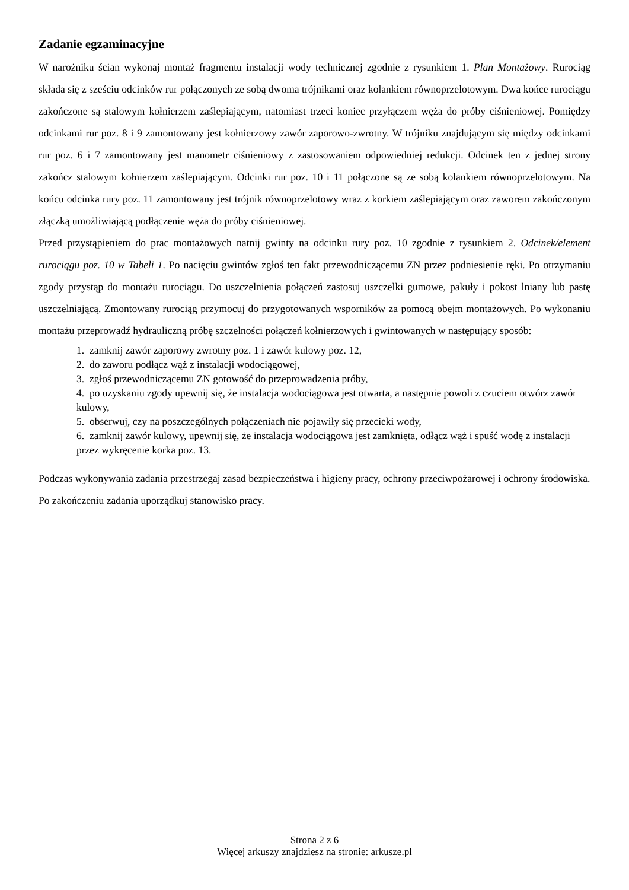Zadanie egzaminacyjne
W narożniku ścian wykonaj montaż fragmentu instalacji wody technicznej zgodnie z rysunkiem 1. Plan Montażowy. Rurociąg składa się z sześciu odcinków rur połączonych ze sobą dwoma trójnikami oraz kolankiem równoprzelotowym. Dwa końce rurociągu zakończone są stalowym kołnierzem zaślepiającym, natomiast trzeci koniec przyłączem węża do próby ciśnieniowej. Pomiędzy odcinkami rur poz. 8 i 9 zamontowany jest kołnierzowy zawór zaporowo-zwrotny. W trójniku znajdującym się między odcinkami rur poz. 6 i 7 zamontowany jest manometr ciśnieniowy z zastosowaniem odpowiedniej redukcji. Odcinek ten z jednej strony zakończ stalowym kołnierzem zaślepiającym. Odcinki rur poz. 10 i 11 połączone są ze sobą kolankiem równoprzelotowym. Na końcu odcinka rury poz. 11 zamontowany jest trójnik równoprzelotowy wraz z korkiem zaślepiającym oraz zaworem zakończonym złączką umożliwiającą podłączenie węża do próby ciśnieniowej.
Przed przystąpieniem do prac montażowych natnij gwinty na odcinku rury poz. 10 zgodnie z rysunkiem 2. Odcinek/element rurociągu poz. 10 w Tabeli 1. Po nacięciu gwintów zgłoś ten fakt przewodniczącemu ZN przez podniesienie ręki. Po otrzymaniu zgody przystąp do montażu rurociągu. Do uszczelnienia połączeń zastosuj uszczelki gumowe, pakuły i pokost lniany lub pastę uszczelniającą. Zmontowany rurociąg przymocuj do przygotowanych wsporników za pomocą obejm montażowych. Po wykonaniu montażu przeprowadź hydrauliczną próbę szczelności połączeń kołnierzowych i gwintowanych w następujący sposób:
1. zamknij zawór zaporowy zwrotny poz. 1 i zawór kulowy poz. 12,
2. do zaworu podłącz wąż z instalacji wodociągowej,
3. zgłoś przewodniczącemu ZN gotowość do przeprowadzenia próby,
4. po uzyskaniu zgody upewnij się, że instalacja wodociągowa jest otwarta, a następnie powoli z czuciem otwórz zawór kulowy,
5. obserwuj, czy na poszczególnych połączeniach nie pojawiły się przecieki wody,
6. zamknij zawór kulowy, upewnij się, że instalacja wodociągowa jest zamknięta, odłącz wąż i spuść wodę z instalacji przez wykręcenie korka poz. 13.
Podczas wykonywania zadania przestrzegaj zasad bezpieczeństwa i higieny pracy, ochrony przeciwpożarowej i ochrony środowiska.
Po zakończeniu zadania uporządkuj stanowisko pracy.
Strona 2 z 6
Więcej arkuszy znajdziesz na stronie: arkusze.pl